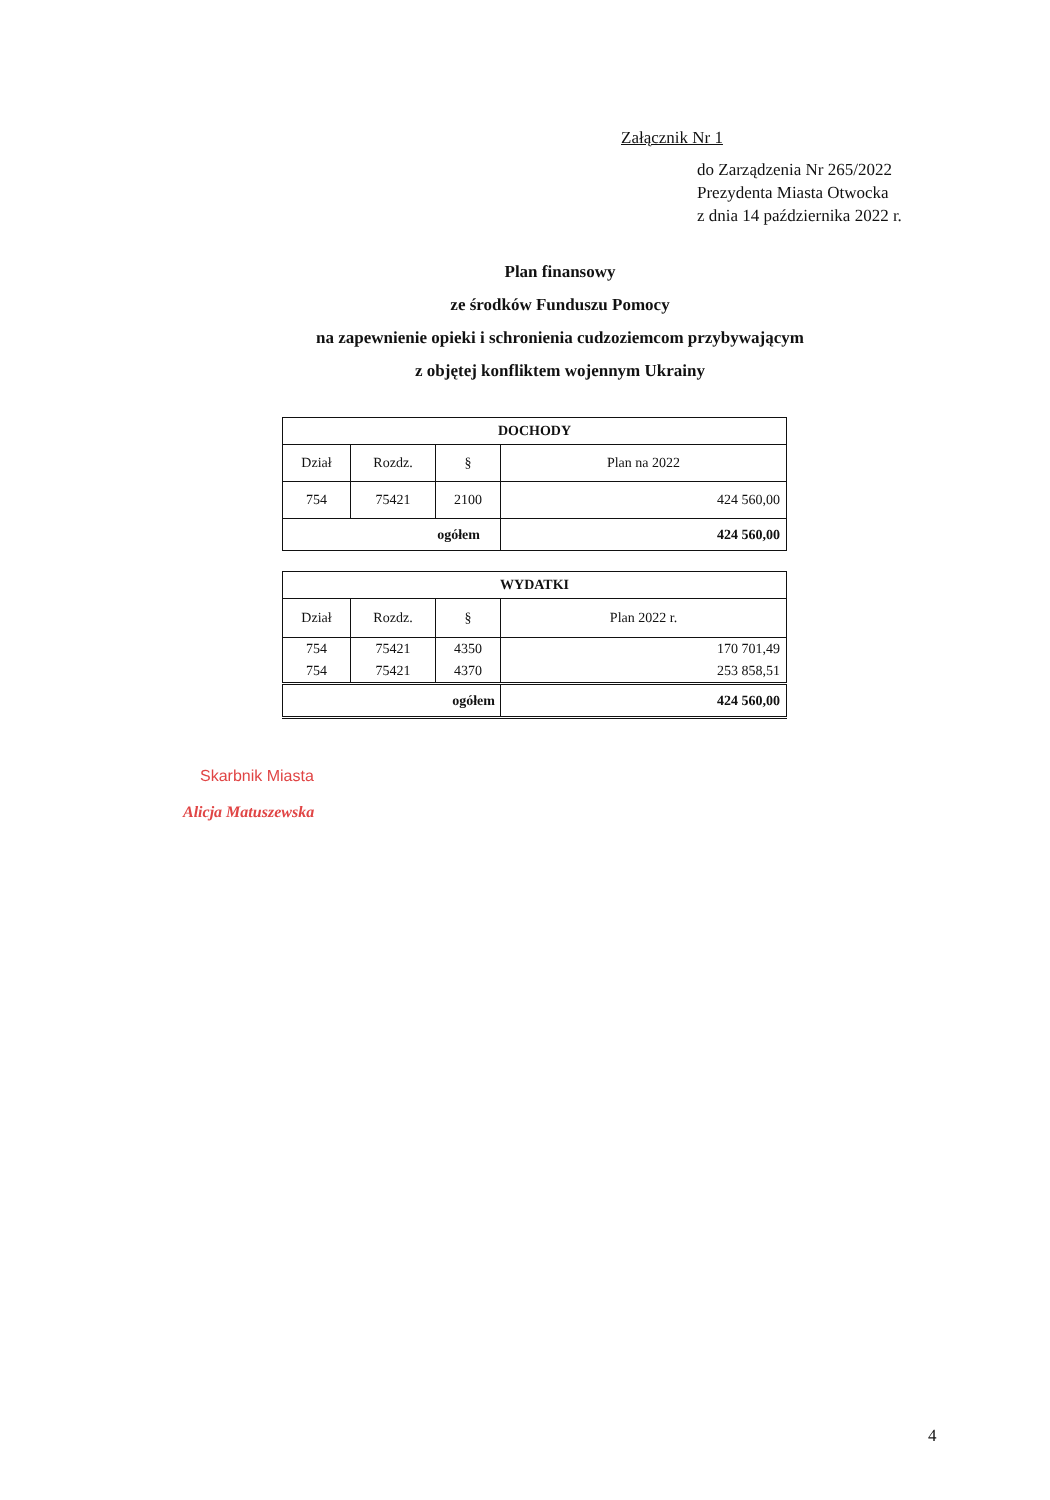Załącznik Nr 1
do Zarządzenia Nr 265/2022
Prezydenta Miasta Otwocka
z dnia 14 października 2022 r.
Plan finansowy
ze środków Funduszu Pomocy
na zapewnienie opieki i schronienia cudzoziemcom przybywającym
z objętej konfliktem wojennym Ukrainy
| DOCHODY | | | |
| --- | --- | --- | --- |
| Dział | Rozdz. | § | Plan na 2022 |
| 754 | 75421 | 2100 | 424 560,00 |
| ogółem | | | 424 560,00 |
| WYDATKI | | | |
| --- | --- | --- | --- |
| Dział | Rozdz. | § | Plan 2022 r. |
| 754 | 75421 | 4350 | 170 701,49 |
| 754 | 75421 | 4370 | 253 858,51 |
| ogółem | | | 424 560,00 |
Skarbnik Miasta
Alicja Matuszewska
4